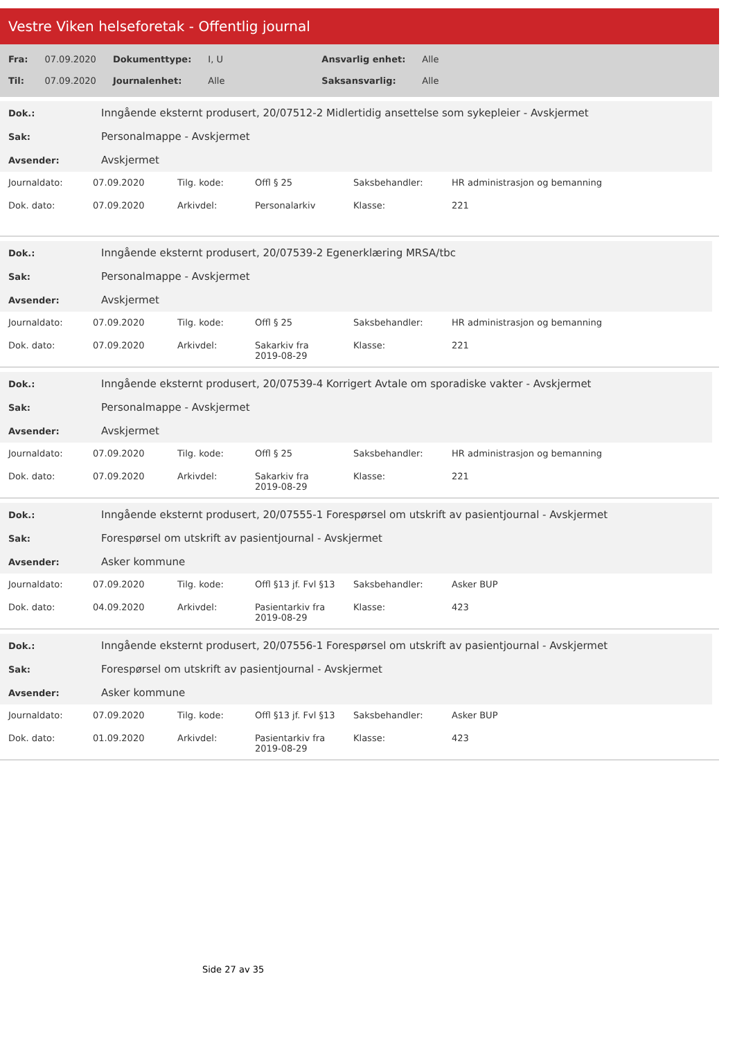Vestre Viken helseforetak - Offentlig journal
| Fra: | 07.09.2020 | Dokumenttype: | I, U | Ansvarlig enhet: | Alle |
| Til: | 07.09.2020 | Journalenhet: | Alle | Saksansvarlig: | Alle |
| Dok.: | Inngående eksternt produsert, 20/07512-2 Midlertidig ansettelse som sykepleier - Avskjermet |
| Sak: | Personalmappe - Avskjermet |
| Avsender: | Avskjermet |
| Journaldato: | 07.09.2020 | Tilg. kode: | Offl § 25 | Saksbehandler: | HR administrasjon og bemanning |
| Dok. dato: | 07.09.2020 | Arkivdel: | Personalarkiv | Klasse: | 221 |
| Dok.: | Inngående eksternt produsert, 20/07539-2 Egenerklæring MRSA/tbc |
| Sak: | Personalmappe - Avskjermet |
| Avsender: | Avskjermet |
| Journaldato: | 07.09.2020 | Tilg. kode: | Offl § 25 | Saksbehandler: | HR administrasjon og bemanning |
| Dok. dato: | 07.09.2020 | Arkivdel: | Sakarkiv fra 2019-08-29 | Klasse: | 221 |
| Dok.: | Inngående eksternt produsert, 20/07539-4 Korrigert Avtale om sporadiske vakter - Avskjermet |
| Sak: | Personalmappe - Avskjermet |
| Avsender: | Avskjermet |
| Journaldato: | 07.09.2020 | Tilg. kode: | Offl § 25 | Saksbehandler: | HR administrasjon og bemanning |
| Dok. dato: | 07.09.2020 | Arkivdel: | Sakarkiv fra 2019-08-29 | Klasse: | 221 |
| Dok.: | Inngående eksternt produsert, 20/07555-1 Forespørsel om utskrift av pasientjournal - Avskjermet |
| Sak: | Forespørsel om utskrift av pasientjournal - Avskjermet |
| Avsender: | Asker kommune |
| Journaldato: | 07.09.2020 | Tilg. kode: | Offl §13 jf. Fvl §13 | Saksbehandler: | Asker BUP |
| Dok. dato: | 04.09.2020 | Arkivdel: | Pasientarkiv fra 2019-08-29 | Klasse: | 423 |
| Dok.: | Inngående eksternt produsert, 20/07556-1 Forespørsel om utskrift av pasientjournal - Avskjermet |
| Sak: | Forespørsel om utskrift av pasientjournal - Avskjermet |
| Avsender: | Asker kommune |
| Journaldato: | 07.09.2020 | Tilg. kode: | Offl §13 jf. Fvl §13 | Saksbehandler: | Asker BUP |
| Dok. dato: | 01.09.2020 | Arkivdel: | Pasientarkiv fra 2019-08-29 | Klasse: | 423 |
Side 27 av 35